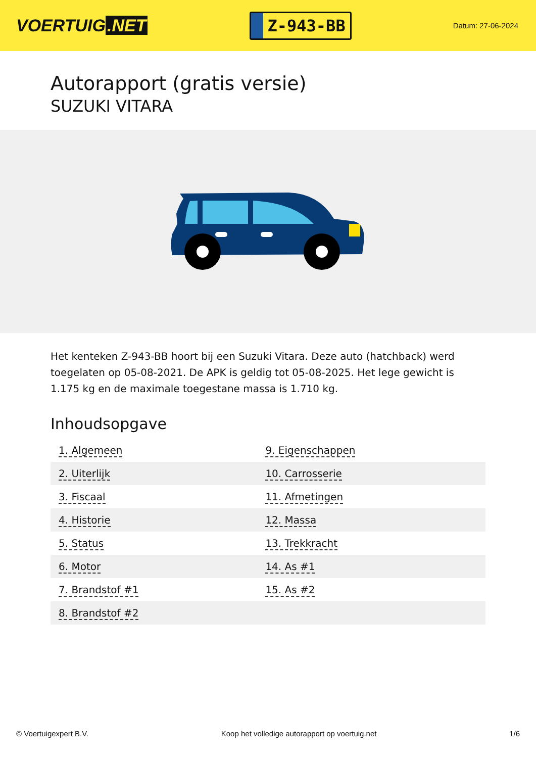VOERTUIG.NET
Z-943-BB
Datum: 27-06-2024
Autorapport (gratis versie)
SUZUKI VITARA
Het kenteken Z-943-BB hoort bij een Suzuki Vitara. Deze auto (hatchback) werd toegelaten op 05-08-2021. De APK is geldig tot 05-08-2025. Het lege gewicht is 1.175 kg en de maximale toegestane massa is 1.710 kg.
Inhoudsopgave
| 1. Algemeen | 9. Eigenschappen |
| 2. Uiterlijk | 10. Carrosserie |
| 3. Fiscaal | 11. Afmetingen |
| 4. Historie | 12. Massa |
| 5. Status | 13. Trekkracht |
| 6. Motor | 14. As #1 |
| 7. Brandstof #1 | 15. As #2 |
| 8. Brandstof #2 | |
© Voertuigexpert B.V. Koop het volledige autorapport op voertuig.net 1/6